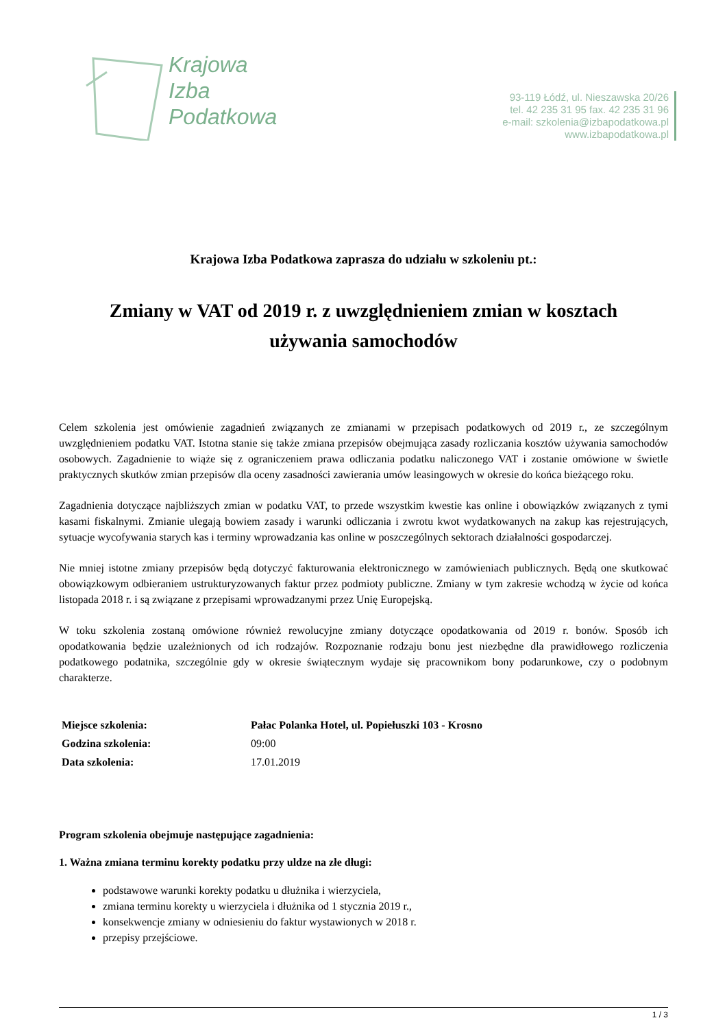Krajowa
Izba
Podatkowa
93-119 Łódź, ul. Nieszawska 20/26
tel. 42 235 31 95 fax. 42 235 31 96
e-mail: szkolenia@izbapodatkowa.pl
www.izbapodatkowa.pl
Krajowa Izba Podatkowa zaprasza do udziału w szkoleniu pt.:
Zmiany w VAT od 2019 r. z uwzględnieniem zmian w kosztach używania samochodów
Celem szkolenia jest omówienie zagadnień związanych ze zmianami w przepisach podatkowych od 2019 r., ze szczególnym uwzględnieniem podatku VAT. Istotna stanie się także zmiana przepisów obejmująca zasady rozliczania kosztów używania samochodów osobowych. Zagadnienie to wiąże się z ograniczeniem prawa odliczania podatku naliczonego VAT i zostanie omówione w świetle praktycznych skutków zmian przepisów dla oceny zasadności zawierania umów leasingowych w okresie do końca bieżącego roku.
Zagadnienia dotyczące najbliższych zmian w podatku VAT, to przede wszystkim kwestie kas online i obowiązków związanych z tymi kasami fiskalnymi. Zmianie ulegają bowiem zasady i warunki odliczania i zwrotu kwot wydatkowanych na zakup kas rejestrujących, sytuacje wycofywania starych kas i terminy wprowadzania kas online w poszczególnych sektorach działalności gospodarczej.
Nie mniej istotne zmiany przepisów będą dotyczyć fakturowania elektronicznego w zamówieniach publicznych. Będą one skutkować obowiązkowym odbieraniem ustrukturyzowanych faktur przez podmioty publiczne. Zmiany w tym zakresie wchodzą w życie od końca listopada 2018 r. i są związane z przepisami wprowadzanymi przez Unię Europejską.
W toku szkolenia zostaną omówione również rewolucyjne zmiany dotyczące opodatkowania od 2019 r. bonów. Sposób ich opodatkowania będzie uzależnionych od ich rodzajów. Rozpoznanie rodzaju bonu jest niezbędne dla prawidłowego rozliczenia podatkowego podatnika, szczególnie gdy w okresie świątecznym wydaje się pracownikom bony podarunkowe, czy o podobnym charakterze.
| Miejsce szkolenia: | Pałac Polanka Hotel, ul. Popiełuszki 103 - Krosno |
| Godzina szkolenia: | 09:00 |
| Data szkolenia: | 17.01.2019 |
Program szkolenia obejmuje następujące zagadnienia:
1. Ważna zmiana terminu korekty podatku przy uldze na złe długi:
podstawowe warunki korekty podatku u dłużnika i wierzyciela,
zmiana terminu korekty u wierzyciela i dłużnika od 1 stycznia 2019 r.,
konsekwencje zmiany w odniesieniu do faktur wystawionych w 2018 r.
przepisy przejściowe.
1 / 3